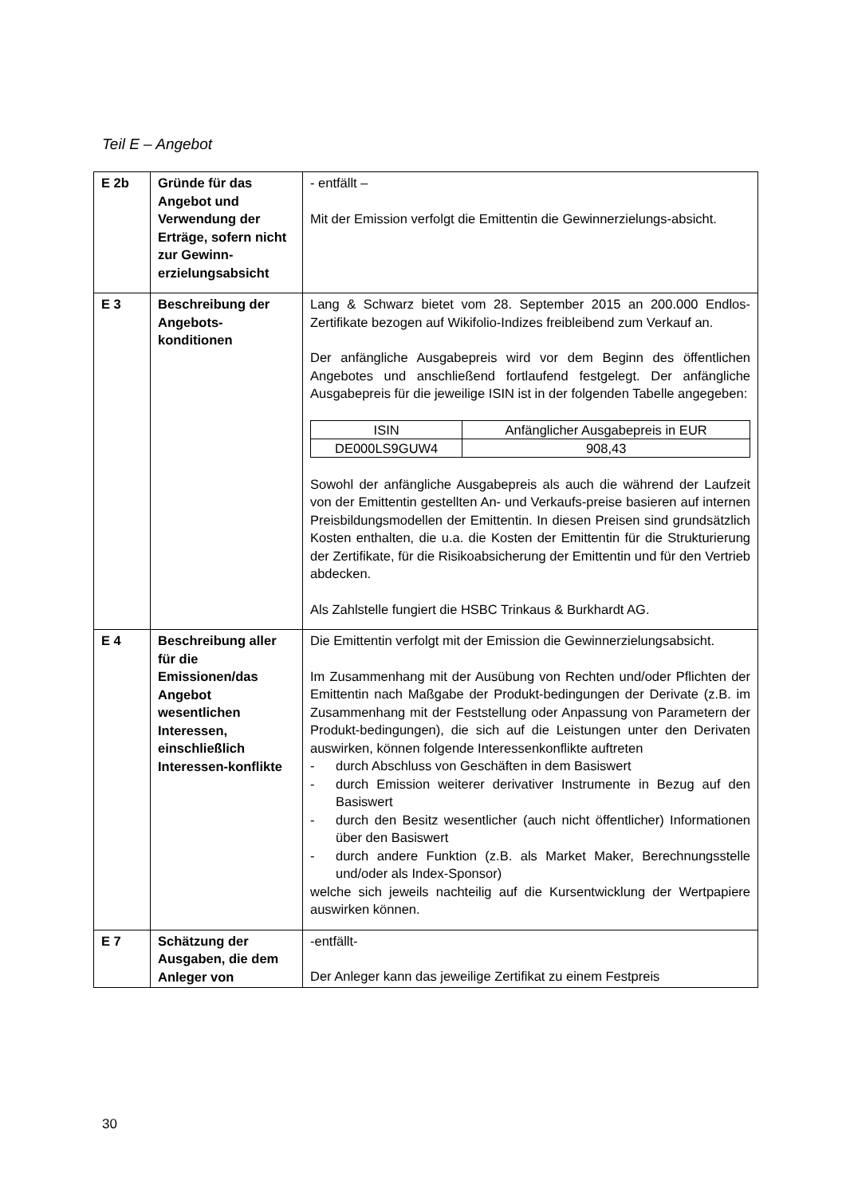Teil E – Angebot
| E 2b | Gründe für das Angebot und Verwendung der Erträge, sofern nicht zur Gewinn-erzielungsabsicht | - entfällt – Mit der Emission verfolgt die Emittentin die Gewinnerzielungs-absicht. |
| E 3 | Beschreibung der Angebots-konditionen | Lang & Schwarz bietet vom 28. September 2015 an 200.000 Endlos-Zertifikate bezogen auf Wikifolio-Indizes freibleibend zum Verkauf an. Der anfängliche Ausgabepreis wird vor dem Beginn des öffentlichen Angebotes und anschließend fortlaufend festgelegt. Der anfängliche Ausgabepreis für die jeweilige ISIN ist in der folgenden Tabelle angegeben: / ISIN / Anfänglicher Ausgabepreis in EUR / / --- / --- / / DE000LS9GUW4 / 908,43 / Sowohl der anfängliche Ausgabepreis als auch die während der Laufzeit von der Emittentin gestellten An- und Verkaufs-preise basieren auf internen Preisbildungsmodellen der Emittentin. In diesen Preisen sind grundsätzlich Kosten enthalten, die u.a. die Kosten der Emittentin für die Strukturierung der Zertifikate, für die Risikoabsicherung der Emittentin und für den Vertrieb abdecken. Als Zahlstelle fungiert die HSBC Trinkaus & Burkhardt AG. |
| E 4 | Beschreibung aller für die Emissionen/das Angebot wesentlichen Interessen, einschließlich Interessen-konflikte | Die Emittentin verfolgt mit der Emission die Gewinnerzielungsabsicht. Im Zusammenhang mit der Ausübung von Rechten und/oder Pflichten der Emittentin nach Maßgabe der Produkt-bedingungen der Derivate (z.B. im Zusammenhang mit der Feststellung oder Anpassung von Parametern der Produkt-bedingungen), die sich auf die Leistungen unter den Derivaten auswirken, können folgende Interessenkonflikte auftreten - durch Abschluss von Geschäften in dem Basiswert - durch Emission weiterer derivativer Instrumente in Bezug auf den Basiswert - durch den Besitz wesentlicher (auch nicht öffentlicher) Informationen über den Basiswert - durch andere Funktion (z.B. als Market Maker, Berechnungsstelle und/oder als Index-Sponsor) welche sich jeweils nachteilig auf die Kursentwicklung der Wertpapiere auswirken können. |
| E 7 | Schätzung der Ausgaben, die dem Anleger von | -entfällt- Der Anleger kann das jeweilige Zertifikat zu einem Festpreis |
30